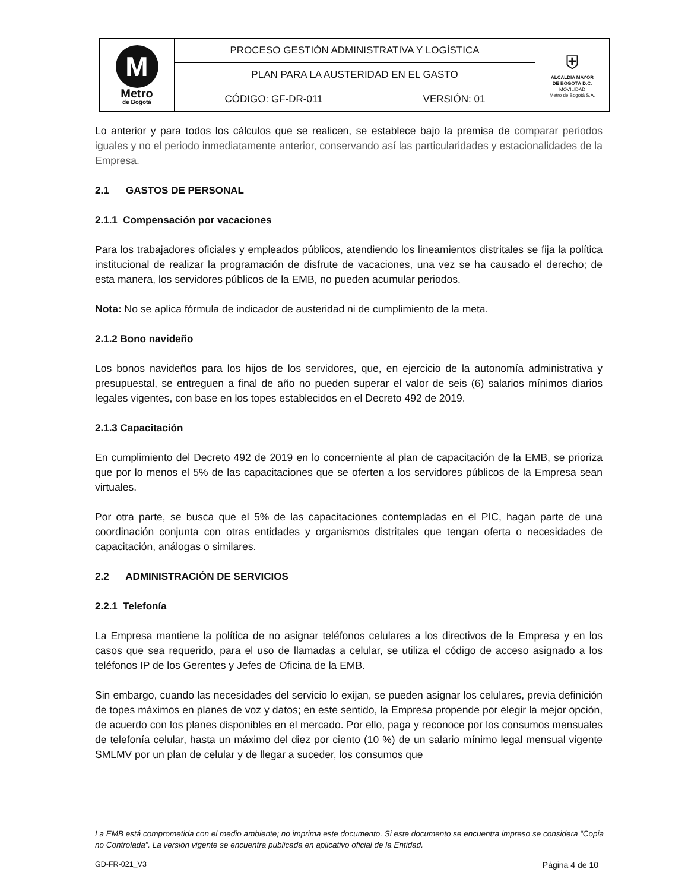| M Metro de Bogotá | PROCESO GESTIÓN ADMINISTRATIVA Y LOGÍSTICA | | ⛨ ALCALDÍA MAYOR DE BOGOTÁ D.C. MOVILIDAD Metro de Bogotá S.A. |
| | PLAN PARA LA AUSTERIDAD EN EL GASTO | | |
| | CÓDIGO: GF-DR-011 | VERSIÓN: 01 | |
Lo anterior y para todos los cálculos que se realicen, se establece bajo la premisa de comparar periodos iguales y no el periodo inmediatamente anterior, conservando así las particularidades y estacionalidades de la Empresa.
2.1 GASTOS DE PERSONAL
2.1.1 Compensación por vacaciones
Para los trabajadores oficiales y empleados públicos, atendiendo los lineamientos distritales se fija la política institucional de realizar la programación de disfrute de vacaciones, una vez se ha causado el derecho; de esta manera, los servidores públicos de la EMB, no pueden acumular periodos.
Nota: No se aplica fórmula de indicador de austeridad ni de cumplimiento de la meta.
2.1.2 Bono navideño
Los bonos navideños para los hijos de los servidores, que, en ejercicio de la autonomía administrativa y presupuestal, se entreguen a final de año no pueden superar el valor de seis (6) salarios mínimos diarios legales vigentes, con base en los topes establecidos en el Decreto 492 de 2019.
2.1.3 Capacitación
En cumplimiento del Decreto 492 de 2019 en lo concerniente al plan de capacitación de la EMB, se prioriza que por lo menos el 5% de las capacitaciones que se oferten a los servidores públicos de la Empresa sean virtuales.
Por otra parte, se busca que el 5% de las capacitaciones contempladas en el PIC, hagan parte de una coordinación conjunta con otras entidades y organismos distritales que tengan oferta o necesidades de capacitación, análogas o similares.
2.2 ADMINISTRACIÓN DE SERVICIOS
2.2.1 Telefonía
La Empresa mantiene la política de no asignar teléfonos celulares a los directivos de la Empresa y en los casos que sea requerido, para el uso de llamadas a celular, se utiliza el código de acceso asignado a los teléfonos IP de los Gerentes y Jefes de Oficina de la EMB.
Sin embargo, cuando las necesidades del servicio lo exijan, se pueden asignar los celulares, previa definición de topes máximos en planes de voz y datos; en este sentido, la Empresa propende por elegir la mejor opción, de acuerdo con los planes disponibles en el mercado. Por ello, paga y reconoce por los consumos mensuales de telefonía celular, hasta un máximo del diez por ciento (10 %) de un salario mínimo legal mensual vigente SMLMV por un plan de celular y de llegar a suceder, los consumos que
La EMB está comprometida con el medio ambiente; no imprima este documento. Si este documento se encuentra impreso se considera “Copia no Controlada”. La versión vigente se encuentra publicada en aplicativo oficial de la Entidad.
GD-FR-021_V3 Página 4 de 10